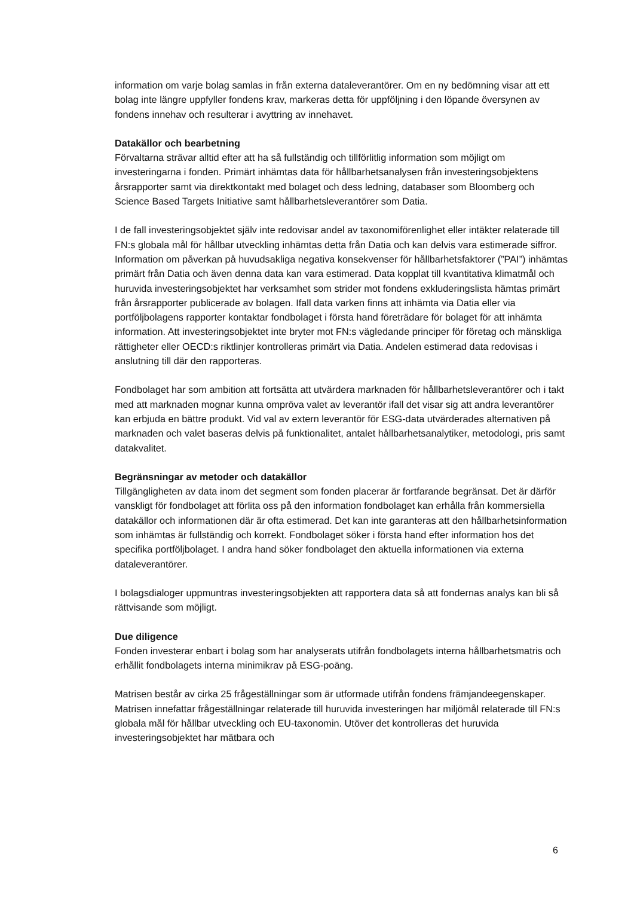information om varje bolag samlas in från externa dataleverantörer. Om en ny bedömning visar att ett bolag inte längre uppfyller fondens krav, markeras detta för uppföljning i den löpande översynen av fondens innehav och resulterar i avyttring av innehavet.
Datakällor och bearbetning
Förvaltarna strävar alltid efter att ha så fullständig och tillförlitlig information som möjligt om investeringarna i fonden. Primärt inhämtas data för hållbarhetsanalysen från investeringsobjektens årsrapporter samt via direktkontakt med bolaget och dess ledning, databaser som Bloomberg och Science Based Targets Initiative samt hållbarhetsleverantörer som Datia.
I de fall investeringsobjektet själv inte redovisar andel av taxonomiförenlighet eller intäkter relaterade till FN:s globala mål för hållbar utveckling inhämtas detta från Datia och kan delvis vara estimerade siffror. Information om påverkan på huvudsakliga negativa konsekvenser för hållbarhetsfaktorer (”PAI”) inhämtas primärt från Datia och även denna data kan vara estimerad. Data kopplat till kvantitativa klimatmål och huruvida investeringsobjektet har verksamhet som strider mot fondens exkluderingslista hämtas primärt från årsrapporter publicerade av bolagen. Ifall data varken finns att inhämta via Datia eller via portföljbolagens rapporter kontaktar fondbolaget i första hand företrädare för bolaget för att inhämta information. Att investeringsobjektet inte bryter mot FN:s vägledande principer för företag och mänskliga rättigheter eller OECD:s riktlinjer kontrolleras primärt via Datia. Andelen estimerad data redovisas i anslutning till där den rapporteras.
Fondbolaget har som ambition att fortsätta att utvärdera marknaden för hållbarhetsleverantörer och i takt med att marknaden mognar kunna ompröva valet av leverantör ifall det visar sig att andra leverantörer kan erbjuda en bättre produkt. Vid val av extern leverantör för ESG-data utvärderades alternativen på marknaden och valet baseras delvis på funktionalitet, antalet hållbarhetsanalytiker, metodologi, pris samt datakvalitet.
Begränsningar av metoder och datakällor
Tillgängligheten av data inom det segment som fonden placerar är fortfarande begränsat. Det är därför vanskligt för fondbolaget att förlita oss på den information fondbolaget kan erhålla från kommersiella datakällor och informationen där är ofta estimerad. Det kan inte garanteras att den hållbarhetsinformation som inhämtas är fullständig och korrekt. Fondbolaget söker i första hand efter information hos det specifika portföljbolaget. I andra hand söker fondbolaget den aktuella informationen via externa dataleverantörer.
I bolagsdialoger uppmuntras investeringsobjekten att rapportera data så att fondernas analys kan bli så rättvisande som möjligt.
Due diligence
Fonden investerar enbart i bolag som har analyserats utifrån fondbolagets interna hållbarhetsmatris och erhållit fondbolagets interna minimikrav på ESG-poäng.
Matrisen består av cirka 25 frågeställningar som är utformade utifrån fondens främjandeegenskaper. Matrisen innefattar frågeställningar relaterade till huruvida investeringen har miljömål relaterade till FN:s globala mål för hållbar utveckling och EU-taxonomin. Utöver det kontrolleras det huruvida investeringsobjektet har mätbara och
6